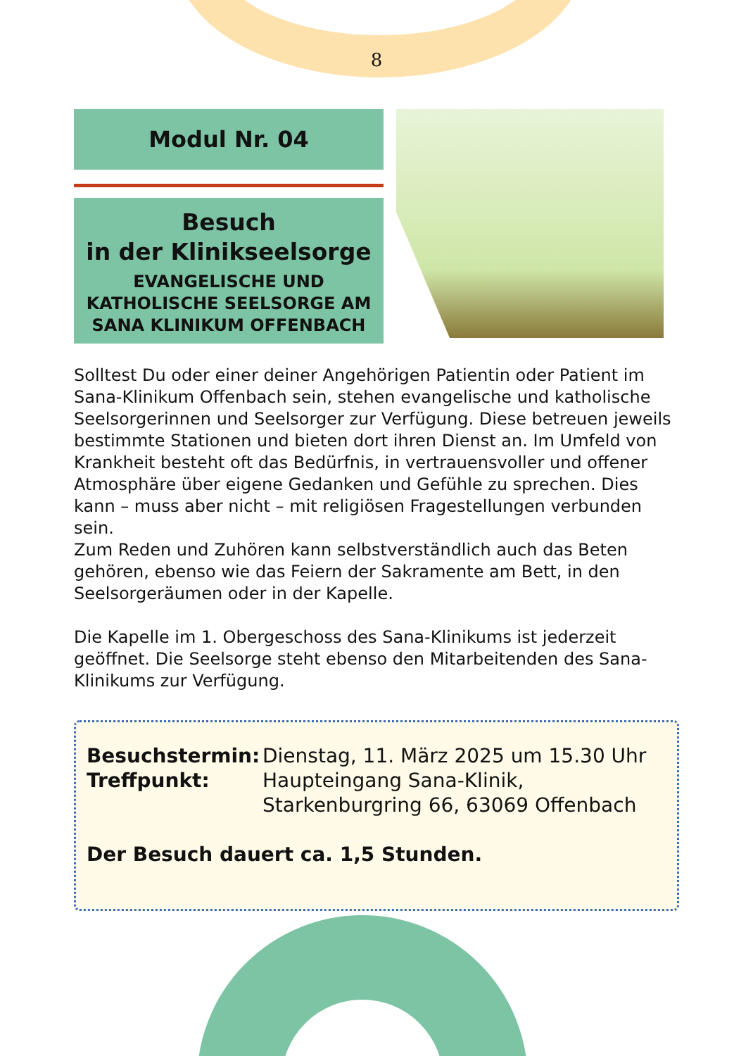8
Modul Nr. 04
Besuch
in der Klinikseelsorge
EVANGELISCHE UND KATHOLISCHE SEELSORGE AM SANA KLINIKUM OFFENBACH
Solltest Du oder einer deiner Angehörigen Patientin oder Patient im Sana-Klinikum Offenbach sein, stehen evangelische und katholische Seelsorgerinnen und Seelsorger zur Verfügung. Diese betreuen jeweils bestimmte Stationen und bieten dort ihren Dienst an. Im Umfeld von Krankheit besteht oft das Bedürfnis, in vertrauensvoller und offener Atmosphäre über eigene Gedanken und Gefühle zu sprechen. Dies kann – muss aber nicht – mit religiösen Fragestellungen verbunden sein.
Zum Reden und Zuhören kann selbstverständlich auch das Beten gehören, ebenso wie das Feiern der Sakramente am Bett, in den Seelsorgeräumen oder in der Kapelle.
Die Kapelle im 1. Obergeschoss des Sana-Klinikums ist jederzeit geöffnet. Die Seelsorge steht ebenso den Mitarbeitenden des Sana-Klinikums zur Verfügung.
Besuchstermin: Dienstag, 11. März 2025 um 15.30 Uhr
Treffpunkt: Haupteingang Sana-Klinik,
Starkenburgring 66, 63069 Offenbach
Der Besuch dauert ca. 1,5 Stunden.